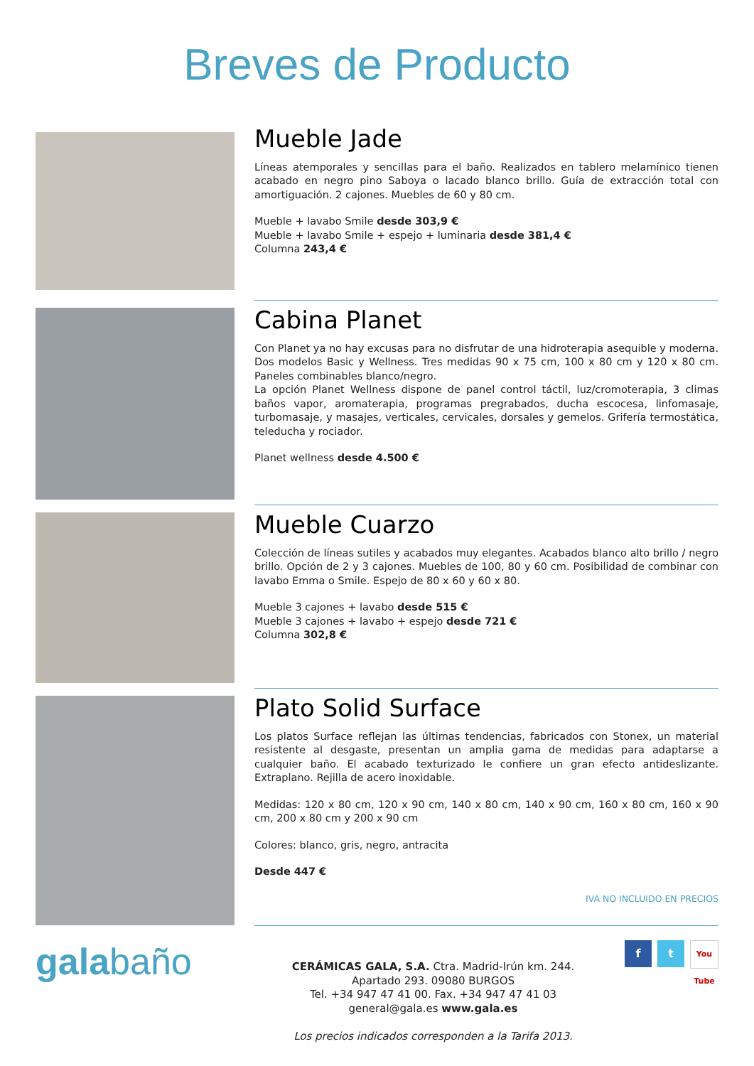Breves de Producto
Mueble Jade
Líneas atemporales y sencillas para el baño. Realizados en tablero melamínico tienen acabado en negro pino Saboya o lacado blanco brillo. Guía de extracción total con amortiguación. 2 cajones. Muebles de 60 y 80 cm.
Mueble + lavabo Smile desde 303,9 €
Mueble + lavabo Smile + espejo + luminaria desde 381,4 €
Columna 243,4 €
Cabina Planet
Con Planet ya no hay excusas para no disfrutar de una hidroterapia asequible y moderna. Dos modelos Basic y Wellness. Tres medidas 90 x 75 cm, 100 x 80 cm y 120 x 80 cm. Paneles combinables blanco/negro.
La opción Planet Wellness dispone de panel control táctil, luz/cromoterapia, 3 climas baños vapor, aromaterapia, programas pregrabados, ducha escocesa, linfomasaje, turbomasaje, y masajes, verticales, cervicales, dorsales y gemelos. Grifería termostática, teleducha y rociador.
Planet wellness desde 4.500 €
Mueble Cuarzo
Colección de líneas sutiles y acabados muy elegantes. Acabados blanco alto brillo / negro brillo. Opción de 2 y 3 cajones. Muebles de 100, 80 y 60 cm. Posibilidad de combinar con lavabo Emma o Smile. Espejo de 80 x 60 y 60 x 80.
Mueble 3 cajones + lavabo desde 515 €
Mueble 3 cajones + lavabo + espejo desde 721 €
Columna 302,8 €
Plato Solid Surface
Los platos Surface reflejan las últimas tendencias, fabricados con Stonex, un material resistente al desgaste, presentan un amplia gama de medidas para adaptarse a cualquier baño. El acabado texturizado le confiere un gran efecto antideslizante. Extraplano. Rejilla de acero inoxidable.
Medidas: 120 x 80 cm, 120 x 90 cm, 140 x 80 cm, 140 x 90 cm, 160 x 80 cm, 160 x 90 cm, 200 x 80 cm y 200 x 90 cm
Colores: blanco, gris, negro, antracita
Desde 447 €
IVA NO INCLUIDO EN PRECIOS
galabaño
CERÁMICAS GALA, S.A. Ctra. Madrid-Irún km. 244.
Apartado 293. 09080 BURGOS
Tel. +34 947 47 41 00. Fax. +34 947 47 41 03
general@gala.es www.gala.es
Los precios indicados corresponden a la Tarifa 2013.
f t You Tube